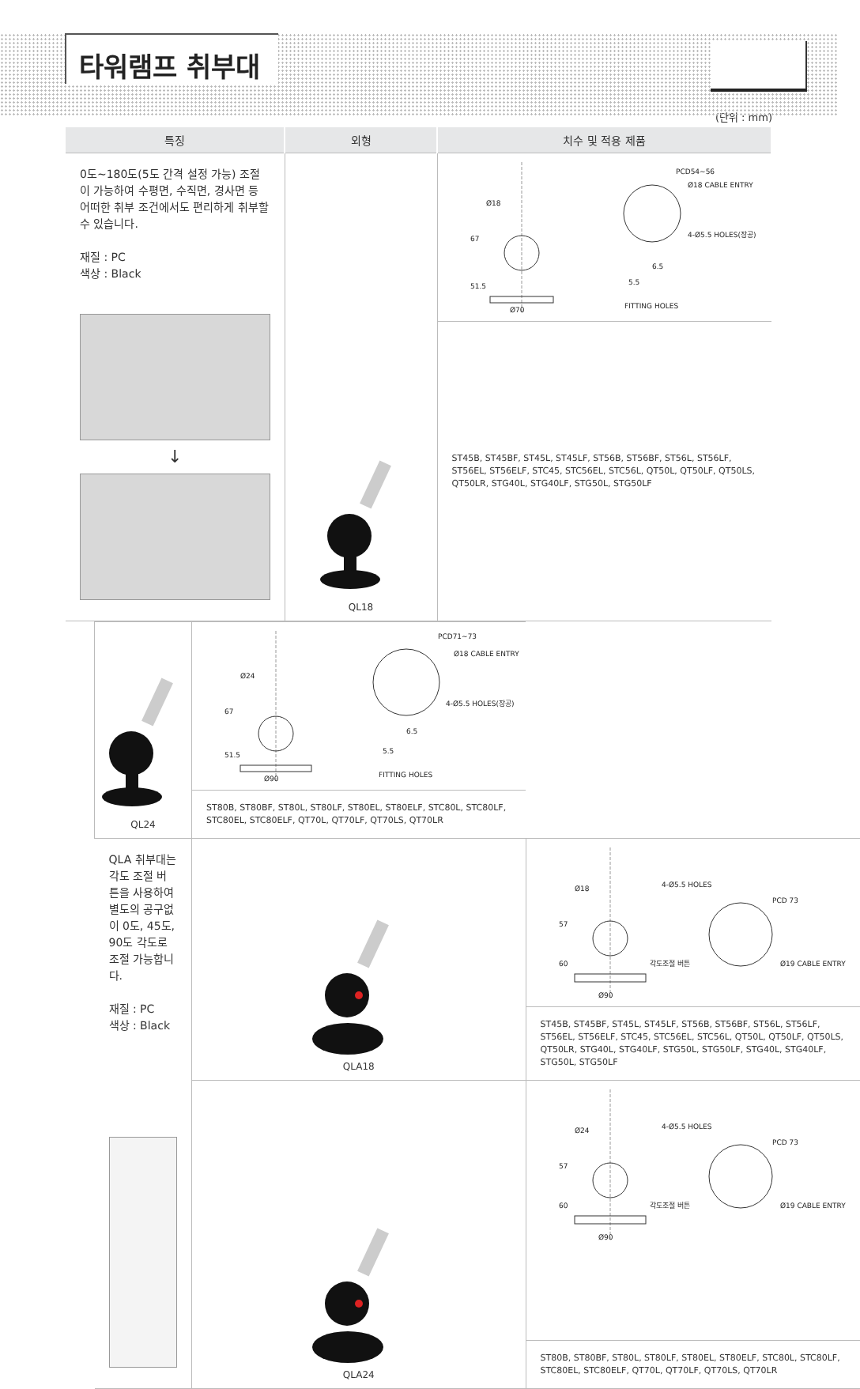타워램프 취부대
(단위 : mm)
| 특징 | 외형 | 치수 및 적용 제품 |
| --- | --- | --- |
| 0도~180도(5도 간격 설정 가능) 조절이 가능하여 수평면, 수직면, 경사면 등 어떠한 취부 조건에서도 편리하게 취부할 수 있습니다. 재질 : PC 색상 : Black ↓ | QL18 | Ø18 67 51.5 Ø70 PCD54~56 Ø18 CABLE ENTRY 4-Ø5.5 HOLES(장공) 6.5 5.5 FITTING HOLES |
| | | ST45B, ST45BF, ST45L, ST45LF, ST56B, ST56BF, ST56L, ST56LF, ST56EL, ST56ELF, STC45, STC56EL, STC56L, QT50L, QT50LF, QT50LS, QT50LR, STG40L, STG40LF, STG50L, STG50LF |
| | QL24 | Ø24 67 51.5 Ø90 PCD71~73 Ø18 CABLE ENTRY 4-Ø5.5 HOLES(장공) 6.5 5.5 FITTING HOLES |
| ST80B, ST80BF, ST80L, ST80LF, ST80EL, ST80ELF, STC80L, STC80LF, STC80EL, STC80ELF, QT70L, QT70LF, QT70LS, QT70LR | | |
| QLA 취부대는 각도 조절 버튼을 사용하여 별도의 공구없이 0도, 45도, 90도 각도로 조절 가능합니다. 재질 : PC 색상 : Black | QLA18 | Ø18 57 60 Ø90 4-Ø5.5 HOLES PCD 73 각도조절 버튼 Ø19 CABLE ENTRY |
| | | ST45B, ST45BF, ST45L, ST45LF, ST56B, ST56BF, ST56L, ST56LF, ST56EL, ST56ELF, STC45, STC56EL, STC56L, QT50L, QT50LF, QT50LS, QT50LR, STG40L, STG40LF, STG50L, STG50LF, STG40L, STG40LF, STG50L, STG50LF |
| | QLA24 | Ø24 57 60 Ø90 4-Ø5.5 HOLES PCD 73 각도조절 버튼 Ø19 CABLE ENTRY |
| | | ST80B, ST80BF, ST80L, ST80LF, ST80EL, ST80ELF, STC80L, STC80LF, STC80EL, STC80ELF, QT70L, QT70LF, QT70LS, QT70LR |